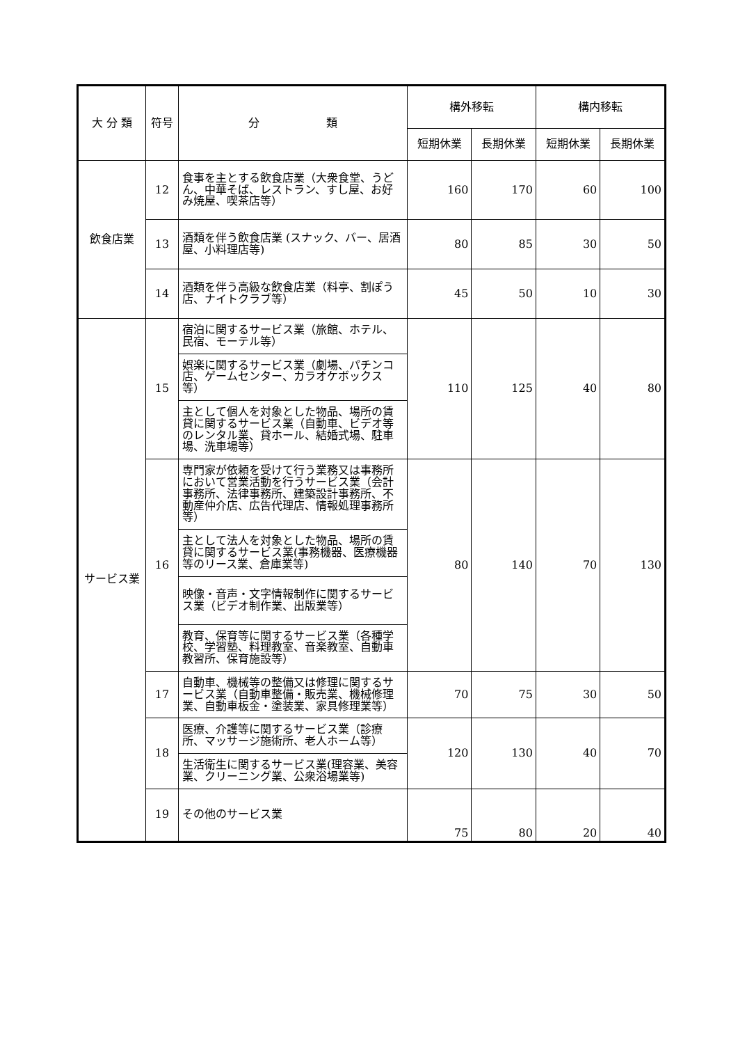| 大 分 類 | 符号 | 分 類 | 構外移転 | | 構内移転 | |
| --- | --- | --- | --- | --- | --- | --- |
| | | | 短期休業 | 長期休業 | 短期休業 | 長期休業 |
| 飲食店業 | 12 | 食事を主とする飲食店業（大衆食堂、うどん、中華そば、レストラン、すし屋、お好み焼屋、喫茶店等） | 160 | 170 | 60 | 100 |
| | 13 | 酒類を伴う飲食店業 (スナック、バー、居酒屋、小料理店等) | 80 | 85 | 30 | 50 |
| | 14 | 酒類を伴う高級な飲食店業（料亭、割ぽう店、ナイトクラブ等） | 45 | 50 | 10 | 30 |
| サービス業 | 15 | 宿泊に関するサービス業（旅館、ホテル、民宿、モーテル等） | 110 | 125 | 40 | 80 |
| | | 娯楽に関するサービス業（劇場、パチンコ店、ゲームセンター、カラオケボックス等） | | | | |
| | | 主として個人を対象とした物品、場所の賃貸に関するサービス業（自動車、ビデオ等のレンタル業、貸ホール、結婚式場、駐車場、洗車場等） | | | | |
| | 16 | 専門家が依頼を受けて行う業務又は事務所において営業活動を行うサービス業（会計事務所、法律事務所、建築設計事務所、不動産仲介店、広告代理店、情報処理事務所等） | 80 | 140 | 70 | 130 |
| | | 主として法人を対象とした物品、場所の賃貸に関するサービス業(事務機器、医療機器等のリース業、倉庫業等) | | | | |
| | | 映像・音声・文字情報制作に関するサービス業（ビデオ制作業、出版業等） | | | | |
| | | 教育、保育等に関するサービス業（各種学校、学習塾、料理教室、音楽教室、自動車教習所、保育施設等） | | | | |
| | 17 | 自動車、機械等の整備又は修理に関するサービス業（自動車整備・販売業、機械修理業、自動車板金・塗装業、家具修理業等） | 70 | 75 | 30 | 50 |
| | 18 | 医療、介護等に関するサービス業（診療所、マッサージ施術所、老人ホーム等） | 120 | 130 | 40 | 70 |
| | | 生活衛生に関するサービス業(理容業、美容業、クリーニング業、公衆浴場業等) | | | | |
| | 19 | その他のサービス業 | 75 | 80 | 20 | 40 |